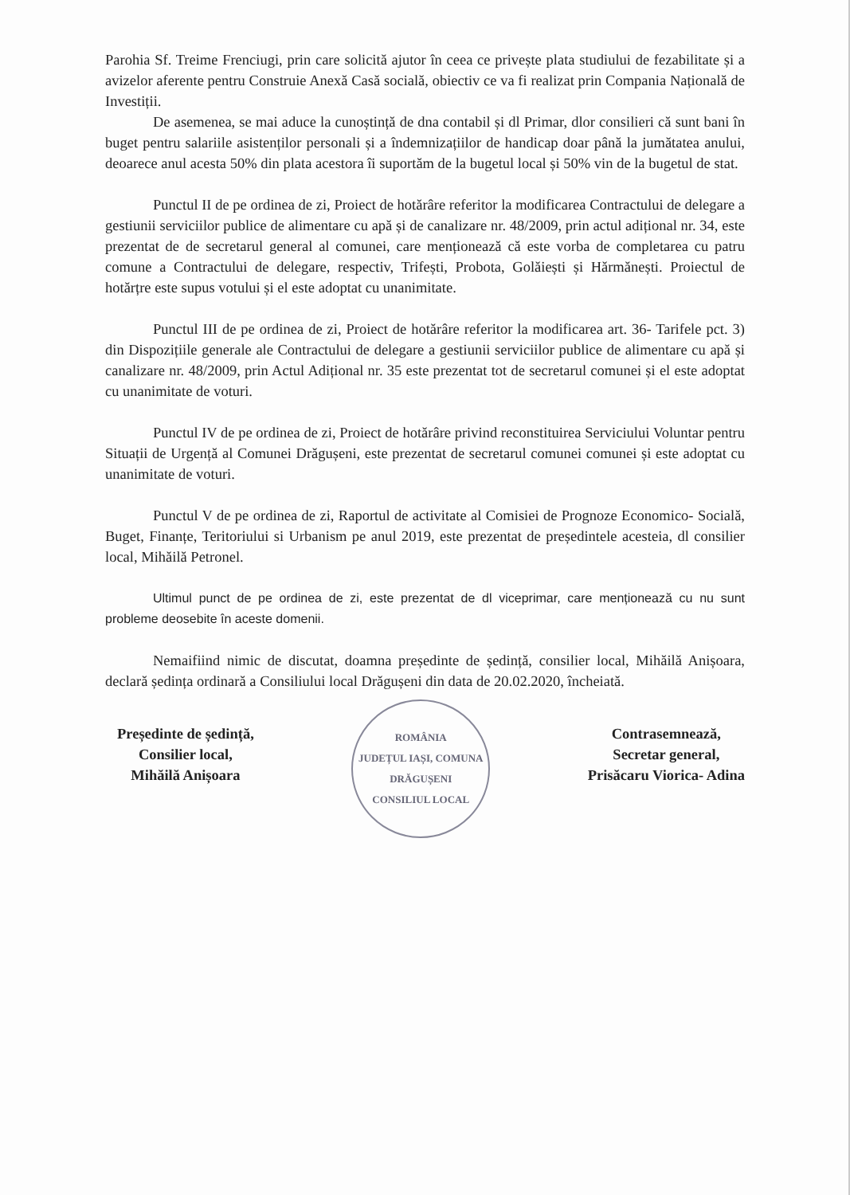Parohia Sf. Treime Frenciugi, prin care solicită ajutor în ceea ce privește plata studiului de fezabilitate și a avizelor aferente pentru Construie Anexă Casă socială, obiectiv ce va fi realizat prin Compania Națională de Investiții.
De asemenea, se mai aduce la cunoștință de dna contabil și dl Primar, dlor consilieri că sunt bani în buget pentru salariile asistenților personali și a îndemnizațiilor de handicap doar până la jumătatea anului, deoarece anul acesta 50% din plata acestora îi suportăm de la bugetul local și 50% vin de la bugetul de stat.
Punctul II de pe ordinea de zi, Proiect de hotărâre referitor la modificarea Contractului de delegare a gestiunii serviciilor publice de alimentare cu apă și de canalizare nr. 48/2009, prin actul adițional nr. 34, este prezentat de de secretarul general al comunei, care menționează că este vorba de completarea cu patru comune a Contractului de delegare, respectiv, Trifești, Probota, Golăiești și Hărmănești. Proiectul de hotărțre este supus votului și el este adoptat cu unanimitate.
Punctul III de pe ordinea de zi, Proiect de hotărâre referitor la modificarea art. 36- Tarifele pct. 3) din Dispozițiile generale ale Contractului de delegare a gestiunii serviciilor publice de alimentare cu apă și canalizare nr. 48/2009, prin Actul Adițional nr. 35 este prezentat tot de secretarul comunei și el este adoptat cu unanimitate de voturi.
Punctul IV de pe ordinea de zi, Proiect de hotărâre privind reconstituirea Serviciului Voluntar pentru Situații de Urgență al Comunei Drăgușeni, este prezentat de secretarul comunei comunei și este adoptat cu unanimitate de voturi.
Punctul V de pe ordinea de zi, Raportul de activitate al Comisiei de Prognoze Economico- Socială, Buget, Finanțe, Teritoriului si Urbanism pe anul 2019, este prezentat de președintele acesteia, dl consilier local, Mihăilă Petronel.
Ultimul punct de pe ordinea de zi, este prezentat de dl viceprimar, care menționează cu nu sunt probleme deosebite în aceste domenii.
Nemaifiind nimic de discutat, doamna președinte de ședință, consilier local, Mihăilă Anișoara, declară ședința ordinară a Consiliului local Drăgușeni din data de 20.02.2020, încheiată.
Președinte de ședință,
Consilier local,
Mihăilă Anișoara
ROMÂNIA
JUDEȚUL IAȘI, COMUNA DRĂGUȘENI
CONSILIUL LOCAL
Contrasemnează,
Secretar general,
Prisăcaru Viorica- Adina